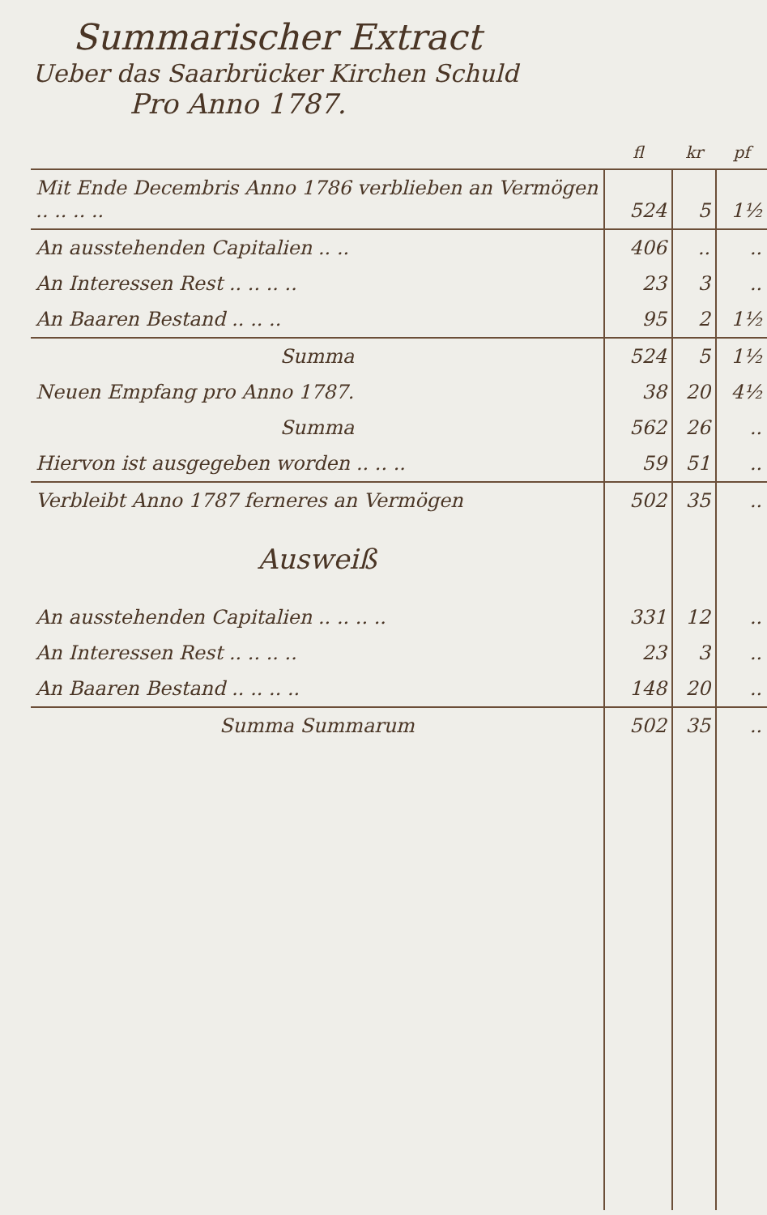Summarischer Extract
Ueber das Saarbrücker Kirchen Schuld
Pro Anno 1787.
| | fl | kr | pf |
| --- | --- | --- | --- |
| Mit Ende Decembris Anno 1786 verblieben an Vermögen .. .. .. .. | 524 | 5 | 1½ |
| An ausstehenden Capitalien .. .. | 406 | .. | .. |
| An Interessen Rest .. .. .. .. | 23 | 3 | .. |
| An Baaren Bestand .. .. .. | 95 | 2 | 1½ |
| Summa | 524 | 5 | 1½ |
| Neuen Empfang pro Anno 1787. | 38 | 20 | 4½ |
| Summa | 562 | 26 | .. |
| Hiervon ist ausgegeben worden .. .. .. | 59 | 51 | .. |
| Verbleibt Anno 1787 ferneres an Vermögen | 502 | 35 | .. |
| Ausweiß | | | |
| An ausstehenden Capitalien .. .. .. .. | 331 | 12 | .. |
| An Interessen Rest .. .. .. .. | 23 | 3 | .. |
| An Baaren Bestand .. .. .. .. | 148 | 20 | .. |
| Summa Summarum | 502 | 35 | .. |